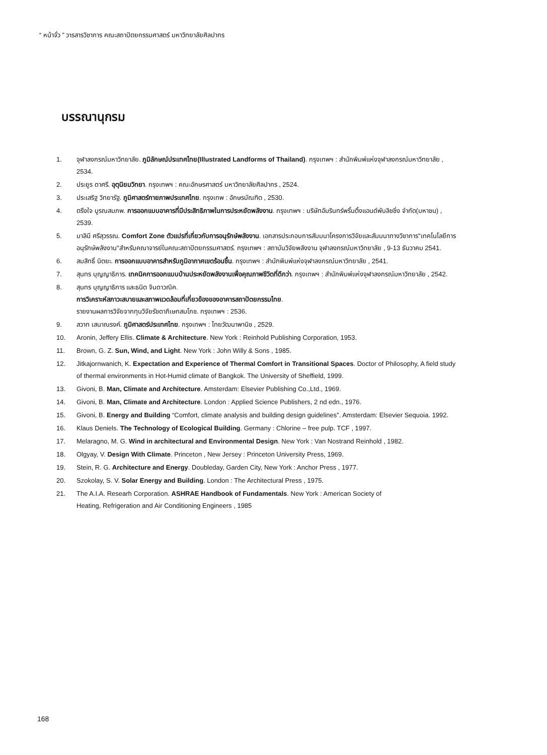“ หน้าจั่ว ” วารสารวิชาการ คณะสถาปัตยกรรมศาสตร์ มหาวิทยาลัยศิลปากร
บรรณานุกรม
1. จุฬาลงกรณ์มหาวิทยาลัย. ภูมิลักษณ์ประเทศไทย(Illustrated Landforms of Thailand). กรุงเทพฯ : สำนักพิมพ์แห่งจุฬาลงกรณ์มหาวิทยาลัย , 2534.
2. ประยูร ดาศรี. อุตุนิยมวิทยา. กรุงเทพฯ : คณะอักษรศาสตร์ มหาวิทยาลัยศิลปากร , 2524.
3. ประเสริฐ วิทยารัฐ. ภูมิศาสตร์กายภาพประเทศไทย. กรุงเทพ : อักษรบัณฑิต , 2530.
4. ตรึงใจ บูรณสมภพ. การออกแบบอาคารที่มีประสิทธิภาพในการประหยัดพลังงาน. กรุงเทพฯ : บริษัทอัมรินทร์พริ้นติ้งแอนด์พับลิชชิ่ง จำกัด(มหาชน) , 2539.
5. มาลินี ศรีสุวรรณ. Comfort Zone ตัวแปรที่เกี่ยวกับการอนุรักษ์พลังงาน. เอกสารประกอบการสัมมนาโครงการวิจัยและสัมมนาทางวิชาการ"เทคโนโลยีการอนุรักษ์พลังงาน"สำหรับคณาจารย์ในคณะสถาปัตยกรรมศาสตร์. กรุงเทพฯ : สถาบันวิจัยพลังงาน จุฬาลงกรณ์มหาวิทยาลัย , 9-13 ธันวาคม 2541.
6. สมสิทธิ์ นิตยะ. การออกแบบอาคารสำหรับภูมิอากาศเขตร้อนชื้น. กรุงเทพฯ : สำนักพิมพ์แห่งจุฬาลงกรณ์มหาวิทยาลัย , 2541.
7. สุนทร บุญญาธิการ. เทคนิคการออกแบบบ้านประหยัดพลังงานเพื่อคุณภาพชีวิตที่ดีกว่า. กรุงเทพฯ : สำนักพิมพ์แห่งจุฬาลงกรณ์มหาวิทยาลัย , 2542.
8. สุนทร บุญญาธิการ และธนิต จินดาวณิค.
การวิเคราะห์สภาวะสบายและสภาพแวดล้อมที่เกี่ยวข้องของอาคารสถาปัตยกรรมไทย.
รายงานผลการวิจัยจากทุนวิจัยรัชดาภิเษกสมโภช. กรุงเทพฯ : 2536.
9. สวาท เสนาณรงค์. ภูมิศาสตร์ประเทศไทย. กรุงเทพฯ : ไทยวัฒนาพานิช , 2529.
10. Aronin, Jeffery Ellis. Climate & Architecture. New York : Reinhold Publishing Corporation, 1953.
11. Brown, G. Z. Sun, Wind, and Light. New York : John Willy & Sons , 1985.
12. Jitkajornwanich, K. Expectation and Experience of Thermal Comfort in Transitional Spaces. Doctor of Philosophy, A field study of thermal environments in Hot-Humid climate of Bangkok. The University of Sheffield, 1999.
13. Givoni, B. Man, Climate and Architecture. Amsterdam: Elsevier Publishing Co.,Ltd., 1969.
14. Givoni, B. Man, Climate and Architecture. London : Applied Science Publishers, 2 nd edn., 1976.
15. Givoni, B. Energy and Building “Comfort, climate analysis and building design guidelines”. Amsterdam: Elsevier Sequoia. 1992.
16. Klaus Deniels. The Technology of Ecological Building. Germany : Chlorine – free pulp. TCF , 1997.
17. Melaragno, M. G. Wind in architectural and Environmental Design. New York : Van Nostrand Reinhold , 1982.
18. Olgyay, V. Design With Climate. Princeton , New Jersey : Princeton University Press, 1969.
19. Stein, R. G. Architecture and Energy. Doubleday, Garden City, New York : Anchor Press , 1977.
20. Szokolay, S. V. Solar Energy and Building. London : The Architectural Press , 1975.
21. The A.I.A. Researh Corporation. ASHRAE Handbook of Fundamentals. New York : American Society of
Heating, Refrigeration and Air Conditioning Engineers , 1985
168